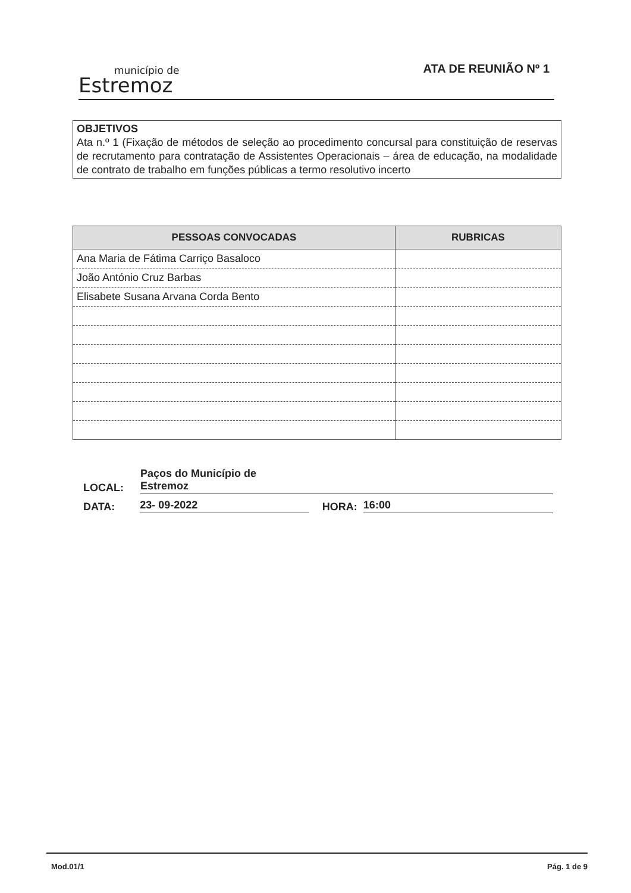município de
Estremoz
ATA DE REUNIÃO Nº 1
OBJETIVOS
Ata n.º 1 (Fixação de métodos de seleção ao procedimento concursal para constituição de reservas de recrutamento para contratação de Assistentes Operacionais – área de educação, na modalidade de contrato de trabalho em funções públicas a termo resolutivo incerto
| PESSOAS CONVOCADAS | RUBRICAS |
| --- | --- |
| Ana Maria de Fátima Carriço Basaloco | |
| João António Cruz Barbas | |
| Elisabete Susana Arvana Corda Bento | |
LOCAL:
Paços do Município de
Estremoz
DATA:
23- 09-2022
HORA:
16:00
Mod.01/1 Pág. 1 de 9